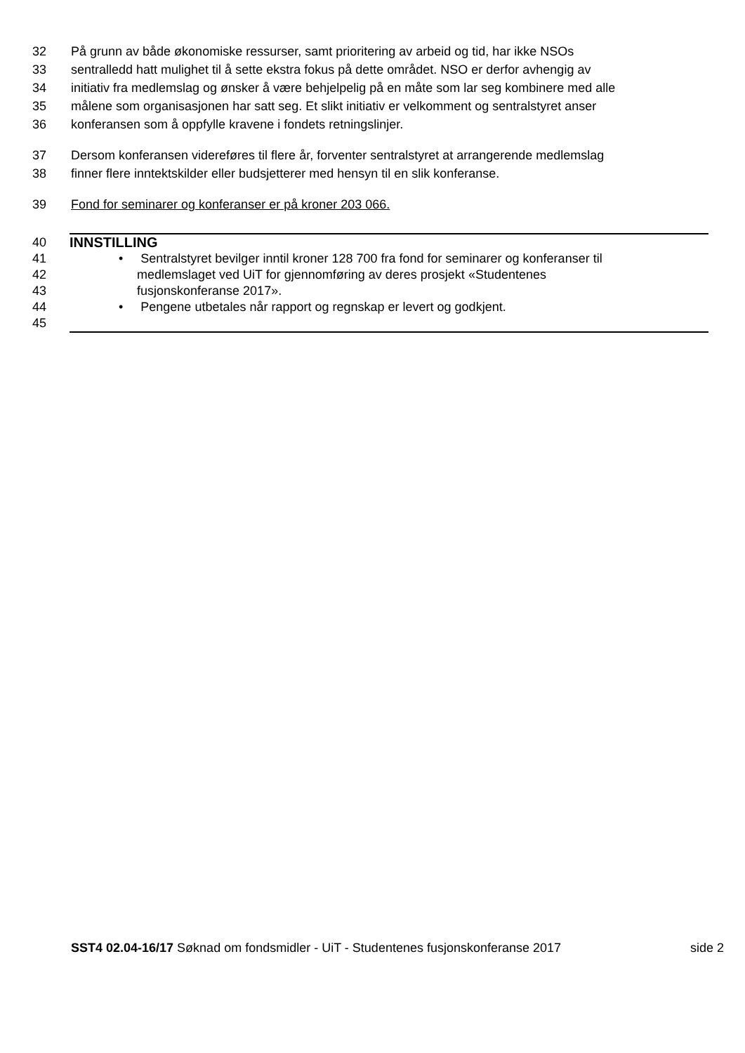32 På grunn av både økonomiske ressurser, samt prioritering av arbeid og tid, har ikke NSOs
33 sentralledd hatt mulighet til å sette ekstra fokus på dette området. NSO er derfor avhengig av
34 initiativ fra medlemslag og ønsker å være behjelpelig på en måte som lar seg kombinere med alle
35 målene som organisasjonen har satt seg. Et slikt initiativ er velkomment og sentralstyret anser
36 konferansen som å oppfylle kravene i fondets retningslinjer.
37 Dersom konferansen videreføres til flere år, forventer sentralstyret at arrangerende medlemslag
38 finner flere inntektskilder eller budsjetterer med hensyn til en slik konferanse.
39 Fond for seminarer og konferanser er på kroner 203 066.
40 INNSTILLING
41 • Sentralstyret bevilger inntil kroner 128 700 fra fond for seminarer og konferanser til
42 medlemslaget ved UiT for gjennomføring av deres prosjekt «Studentenes
43 fusjonskonferanse 2017».
44 • Pengene utbetales når rapport og regnskap er levert og godkjent.
45
SST4 02.04-16/17 Søknad om fondsmidler - UiT - Studentenes fusjonskonferanse 2017 side 2